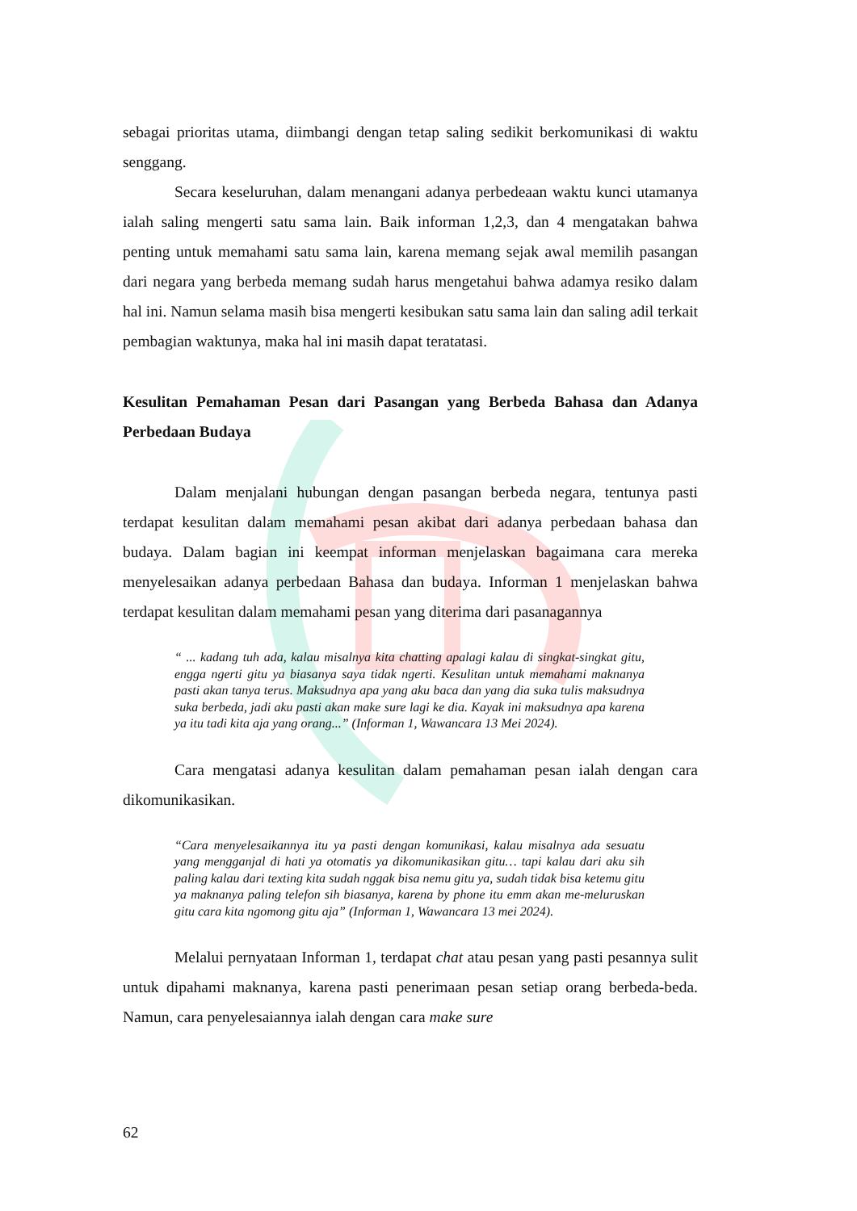sebagai prioritas utama, diimbangi dengan tetap saling sedikit berkomunikasi di waktu senggang.
Secara keseluruhan, dalam menangani adanya perbedeaan waktu kunci utamanya ialah saling mengerti satu sama lain. Baik informan 1,2,3, dan 4 mengatakan bahwa penting untuk memahami satu sama lain, karena memang sejak awal memilih pasangan dari negara yang berbeda memang sudah harus mengetahui bahwa adamya resiko dalam hal ini. Namun selama masih bisa mengerti kesibukan satu sama lain dan saling adil terkait pembagian waktunya, maka hal ini masih dapat teratatasi.
Kesulitan Pemahaman Pesan dari Pasangan yang Berbeda Bahasa dan Adanya Perbedaan Budaya
Dalam menjalani hubungan dengan pasangan berbeda negara, tentunya pasti terdapat kesulitan dalam memahami pesan akibat dari adanya perbedaan bahasa dan budaya. Dalam bagian ini keempat informan menjelaskan bagaimana cara mereka menyelesaikan adanya perbedaan Bahasa dan budaya. Informan 1 menjelaskan bahwa terdapat kesulitan dalam memahami pesan yang diterima dari pasanagannya
“ ... kadang tuh ada, kalau misalnya kita chatting apalagi kalau di singkat-singkat gitu, engga ngerti gitu ya biasanya saya tidak ngerti. Kesulitan untuk memahami maknanya pasti akan tanya terus. Maksudnya apa yang aku baca dan yang dia suka tulis maksudnya suka berbeda, jadi aku pasti akan make sure lagi ke dia. Kayak ini maksudnya apa karena ya itu tadi kita aja yang orang...” (Informan 1, Wawancara 13 Mei 2024).
Cara mengatasi adanya kesulitan dalam pemahaman pesan ialah dengan cara dikomunikasikan.
“Cara menyelesaikannya itu ya pasti dengan komunikasi, kalau misalnya ada sesuatu yang mengganjal di hati ya otomatis ya dikomunikasikan gitu… tapi kalau dari aku sih paling kalau dari texting kita sudah nggak bisa nemu gitu ya, sudah tidak bisa ketemu gitu ya maknanya paling telefon sih biasanya, karena by phone itu emm akan me-meluruskan gitu cara kita ngomong gitu aja” (Informan 1, Wawancara 13 mei 2024).
Melalui pernyataan Informan 1, terdapat chat atau pesan yang pasti pesannya sulit untuk dipahami maknanya, karena pasti penerimaan pesan setiap orang berbeda-beda. Namun, cara penyelesaiannya ialah dengan cara make sure
62